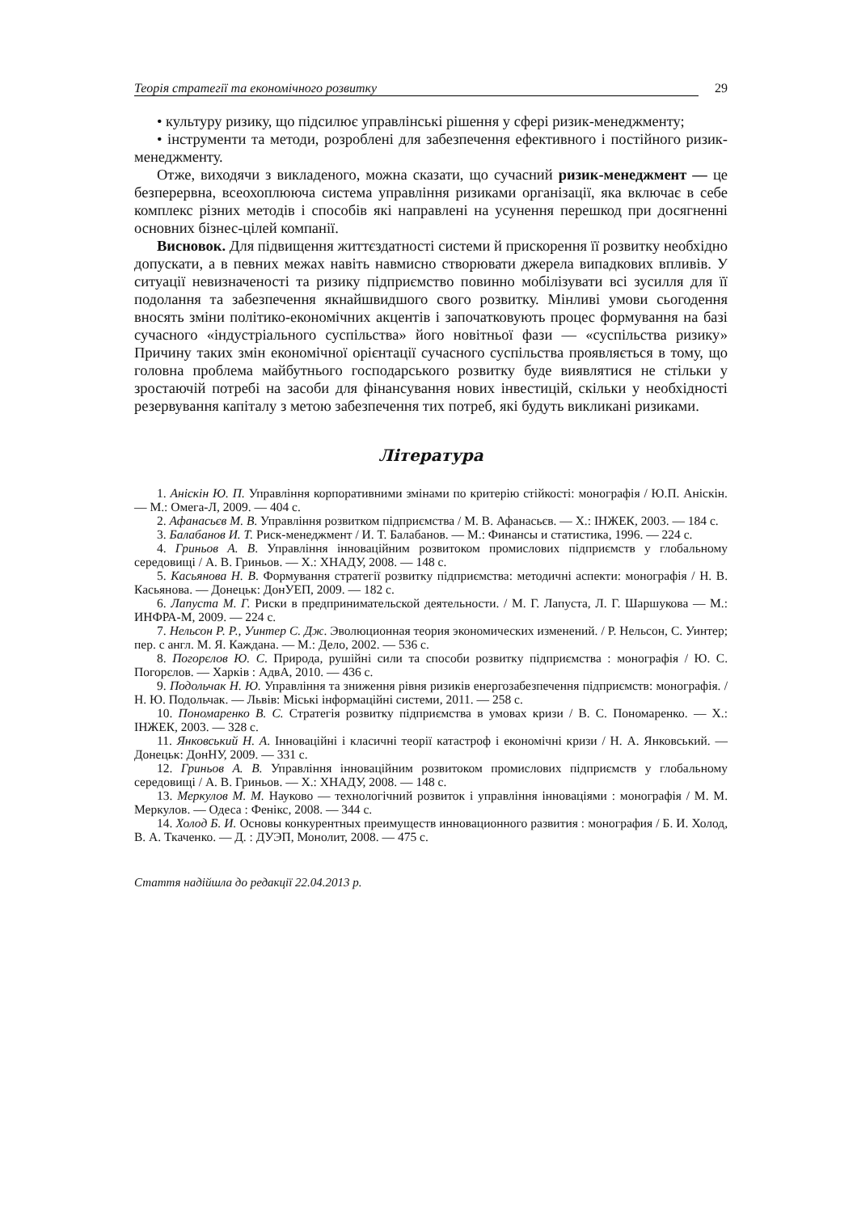Теорія стратегії та економічного розвитку 29
• культуру ризику, що підсилює управлінські рішення у сфері ризик-менеджменту;
• інструменти та методи, розроблені для забезпечення ефективного і постійного ризик-менеджменту.
Отже, виходячи з викладеного, можна сказати, що сучасний ризик-менеджмент — це безперервна, всеохоплююча система управління ризиками організації, яка включає в себе комплекс різних методів і способів які направлені на усунення перешкод при досягненні основних бізнес-цілей компанії.
Висновок. Для підвищення життєздатності системи й прискорення її розвитку необхідно допускати, а в певних межах навіть навмисно створювати джерела випадкових впливів. У ситуації невизначеності та ризику підприємство повинно мобілізувати всі зусилля для її подолання та забезпечення якнайшвидшого свого розвитку. Мінливі умови сьогодення вносять зміни політико-економічних акцентів і започатковують процес формування на базі сучасного «індустріального суспільства» його новітньої фази — «суспільства ризику» Причину таких змін економічної орієнтації сучасного суспільства проявляється в тому, що головна проблема майбутнього господарського розвитку буде виявлятися не стільки у зростаючій потребі на засоби для фінансування нових інвестицій, скільки у необхідності резервування капіталу з метою забезпечення тих потреб, які будуть викликані ризиками.
Література
1. Аніскін Ю. П. Управління корпоративними змінами по критерію стійкості: монографія / Ю.П. Аніскін. — М.: Омега-Л, 2009. — 404 с.
2. Афанасьєв М. В. Управління розвитком підприємства / М. В. Афанасьєв. — Х.: ІНЖЕК, 2003. — 184 с.
3. Балабанов И. Т. Риск-менеджмент / И. Т. Балабанов. — М.: Финансы и статистика, 1996. — 224 с.
4. Гриньов А. В. Управління інноваційним розвитоком промислових підприємств у глобальному середовищі / А. В. Гриньов. — Х.: ХНАДУ, 2008. — 148 с.
5. Касьянова Н. В. Формування стратегії розвитку підприємства: методичні аспекти: монографія / Н. В. Касьянова. — Донецьк: ДонУЕП, 2009. — 182 с.
6. Лапуста М. Г. Риски в предпринимательской деятельности. / М. Г. Лапуста, Л. Г. Шаршукова — М.: ИНФРА-М, 2009. — 224 с.
7. Нельсон Р. Р., Уинтер С. Дж. Эволюционная теория экономических изменений. / Р. Нельсон, С. Уинтер; пер. с англ. М. Я. Каждана. — М.: Дело, 2002. — 536 с.
8. Погорєлов Ю. С. Природа, рушійні сили та способи розвитку підприємства : монографія / Ю. С. Погорєлов. — Харків : АдвА, 2010. — 436 с.
9. Подольчак Н. Ю. Управління та зниження рівня ризиків енергозабезпечення підприємств: монографія. / Н. Ю. Подольчак. — Львів: Міські інформаційні системи, 2011. — 258 с.
10. Пономаренко В. С. Стратегія розвитку підприємства в умовах кризи / В. С. Пономаренко. — Х.: ІНЖЕК, 2003. — 328 с.
11. Янковський Н. А. Інноваційні і класичні теорії катастроф і економічні кризи / Н. А. Янковський. — Донецьк: ДонНУ, 2009. — 331 с.
12. Гриньов А. В. Управління інноваційним розвитоком промислових підприємств у глобальному середовищі / А. В. Гриньов. — Х.: ХНАДУ, 2008. — 148 с.
13. Меркулов М. М. Науково — технологічний розвиток і управління інноваціями : монографія / М. М. Меркулов. — Одеса : Фенікс, 2008. — 344 с.
14. Холод Б. И. Основы конкурентных преимуществ инновационного развития : монография / Б. И. Холод, В. А. Ткаченко. — Д. : ДУЭП, Монолит, 2008. — 475 с.
Стаття надійшла до редакції 22.04.2013 р.